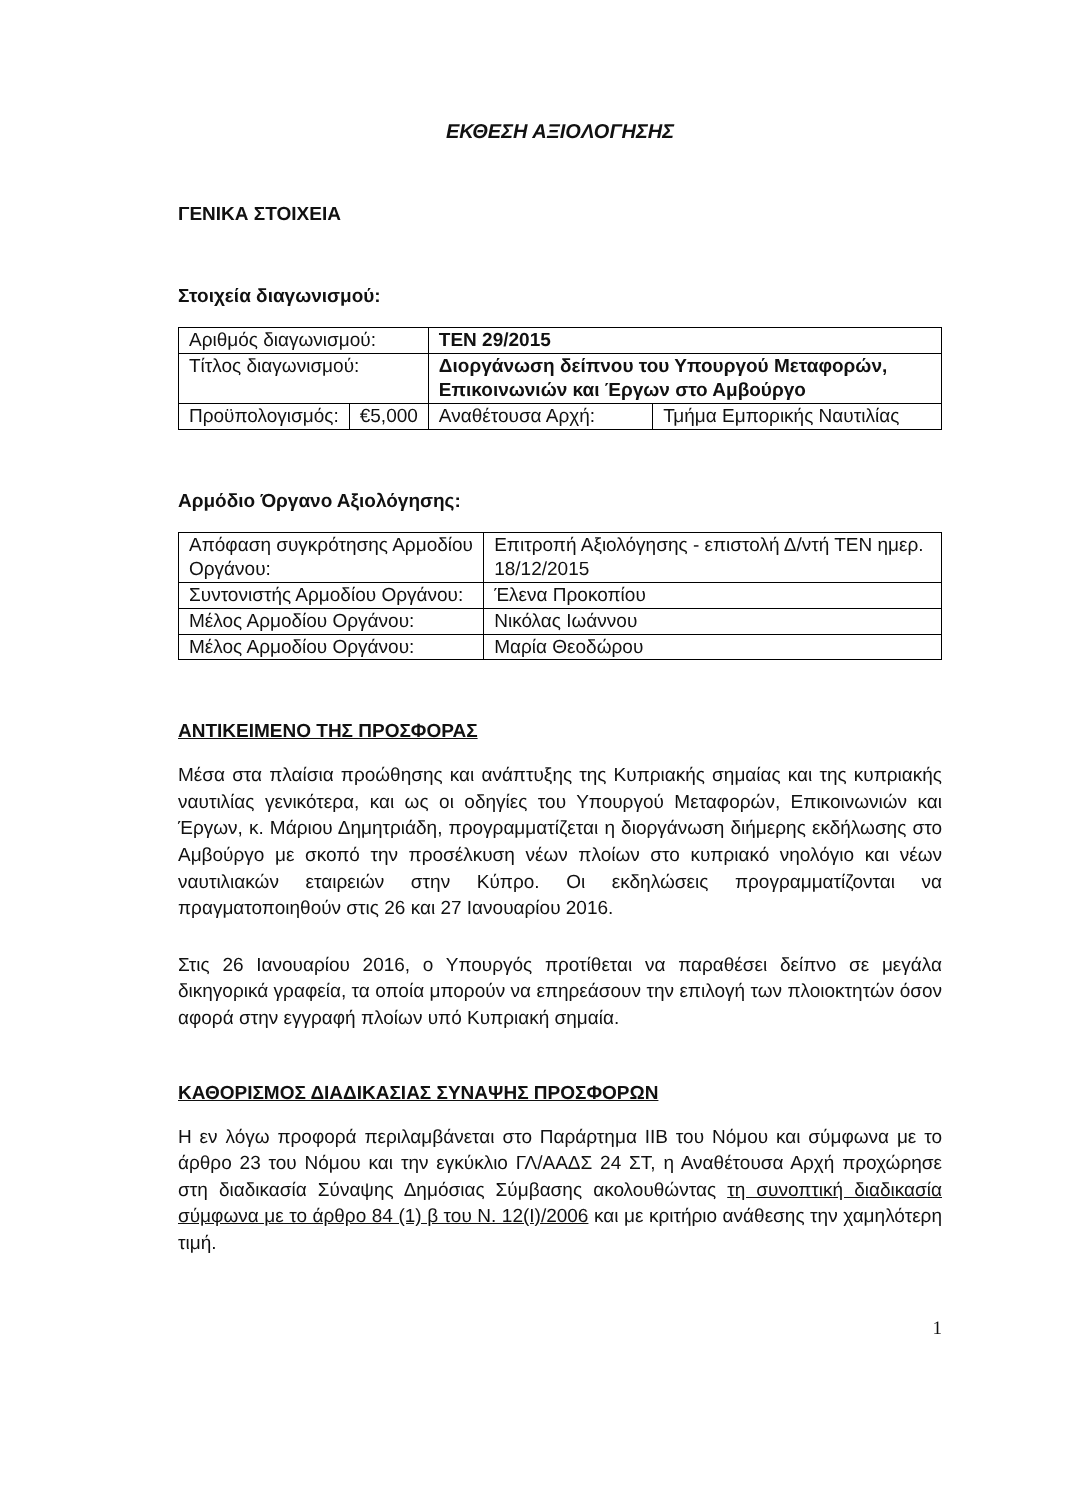ΕΚΘΕΣΗ ΑΞΙΟΛΟΓΗΣΗΣ
ΓΕΝΙΚΑ ΣΤΟΙΧΕΙΑ
Στοιχεία διαγωνισμού:
| Αριθμός διαγωνισμού: | | TEN 29/2015 | |
| Τίτλος διαγωνισμού: | | Διοργάνωση δείπνου του Υπουργού Μεταφορών, Επικοινωνιών και Έργων στο Αμβούργο | |
| Προϋπολογισμός: | €5,000 | Αναθέτουσα Αρχή: | Τμήμα Εμπορικής Ναυτιλίας |
Αρμόδιο Όργανο Αξιολόγησης:
| Απόφαση συγκρότησης Αρμοδίου Οργάνου: | Επιτροπή Αξιολόγησης - επιστολή Δ/ντή ΤΕΝ ημερ. 18/12/2015 |
| Συντονιστής Αρμοδίου Οργάνου: | Έλενα Προκοπίου |
| Μέλος Αρμοδίου Οργάνου: | Νικόλας Ιωάννου |
| Μέλος Αρμοδίου Οργάνου: | Μαρία Θεοδώρου |
ΑΝΤΙΚΕΙΜΕΝΟ ΤΗΣ ΠΡΟΣΦΟΡΑΣ
Μέσα στα πλαίσια προώθησης και ανάπτυξης της Κυπριακής σημαίας και της κυπριακής ναυτιλίας γενικότερα, και ως οι οδηγίες του Υπουργού Μεταφορών, Επικοινωνιών και Έργων, κ. Μάριου Δημητριάδη, προγραμματίζεται η διοργάνωση διήμερης εκδήλωσης στο Αμβούργο με σκοπό την προσέλκυση νέων πλοίων στο κυπριακό νηολόγιο και νέων ναυτιλιακών εταιρειών στην Κύπρο. Οι εκδηλώσεις προγραμματίζονται να πραγματοποιηθούν στις 26 και 27 Ιανουαρίου 2016.
Στις 26 Ιανουαρίου 2016, ο Υπουργός προτίθεται να παραθέσει δείπνο σε μεγάλα δικηγορικά γραφεία, τα οποία μπορούν να επηρεάσουν την επιλογή των πλοιοκτητών όσον αφορά στην εγγραφή πλοίων υπό Κυπριακή σημαία.
ΚΑΘΟΡΙΣΜΟΣ ΔΙΑΔΙΚΑΣΙΑΣ ΣΥΝΑΨΗΣ ΠΡΟΣΦΟΡΩΝ
Η εν λόγω προφορά περιλαμβάνεται στο Παράρτημα ΙΙΒ του Νόμου και σύμφωνα με το άρθρο 23 του Νόμου και την εγκύκλιο ΓΛ/ΑΑΔΣ 24 ΣΤ, η Αναθέτουσα Αρχή προχώρησε στη διαδικασία Σύναψης Δημόσιας Σύμβασης ακολουθώντας τη συνοπτική διαδικασία σύμφωνα με το άρθρο 84 (1) β του Ν. 12(Ι)/2006 και με κριτήριο ανάθεσης την χαμηλότερη τιμή.
1